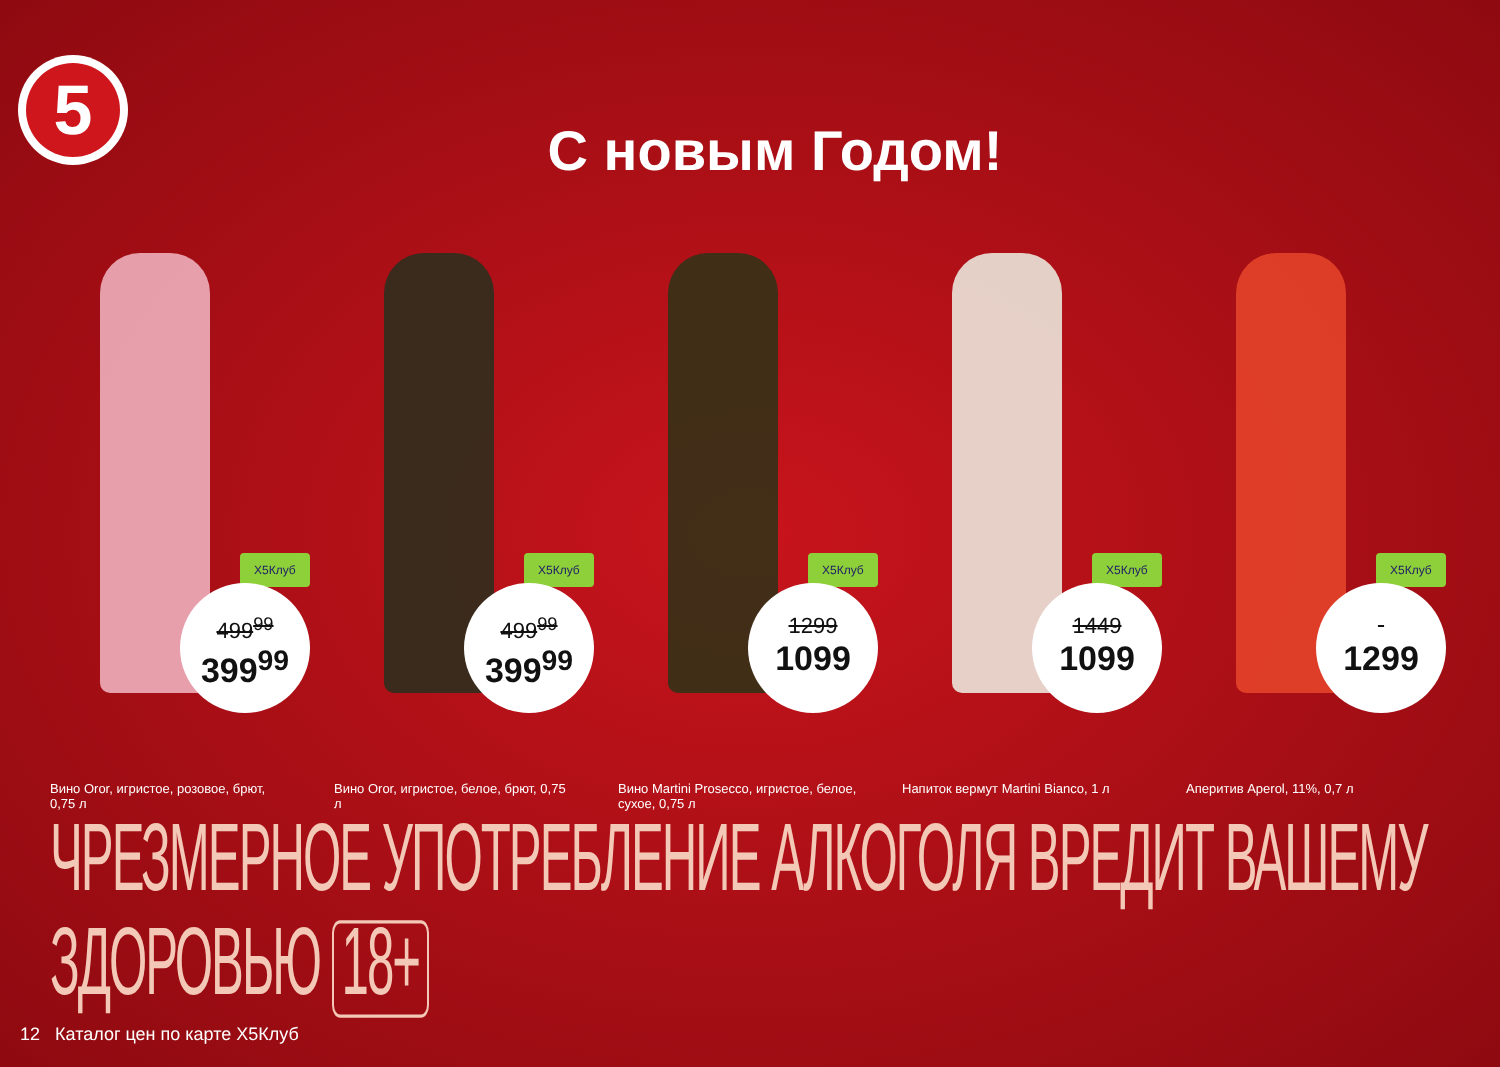5
С новым Годом!
X5Клуб
499<sup>99</sup>
399<sup>99</sup>
Вино Oror, игристое, розовое, брют, 0,75 л
X5Клуб
499<sup>99</sup>
399<sup>99</sup>
Вино Oror, игристое, белое, брют, 0,75 л
X5Клуб
1299
1099
Вино Martini Prosecco, игристое, белое, сухое, 0,75 л
X5Клуб
1449
1099
Напиток вермут Martini Bianco, 1 л
X5Клуб
1299
Аперитив Aperol, 11%, 0,7 л
ЧРЕЗМЕРНОЕ УПОТРЕБЛЕНИЕ АЛКОГОЛЯ ВРЕДИТ ВАШЕМУ ЗДОРОВЬЮ 18+
12 Каталог цен по карте X5Клуб